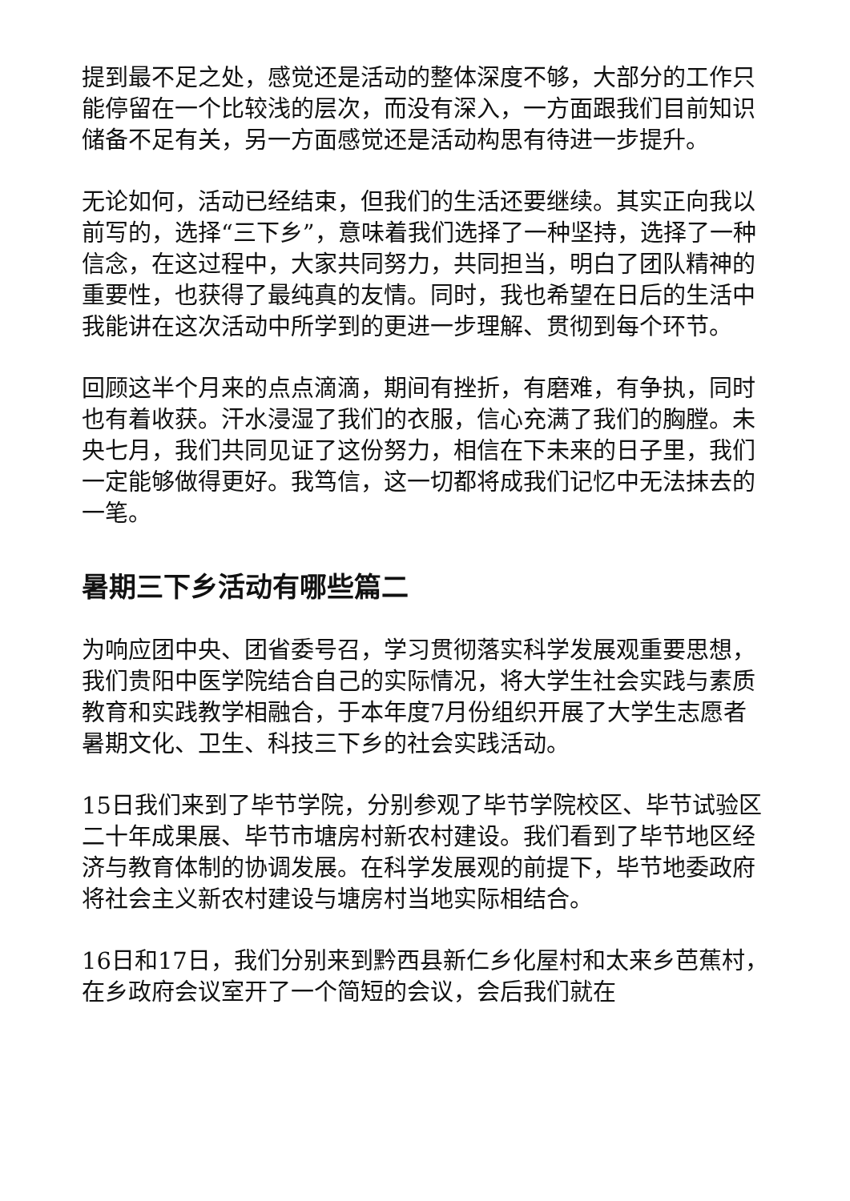提到最不足之处，感觉还是活动的整体深度不够，大部分的工作只能停留在一个比较浅的层次，而没有深入，一方面跟我们目前知识储备不足有关，另一方面感觉还是活动构思有待进一步提升。
无论如何，活动已经结束，但我们的生活还要继续。其实正向我以前写的，选择“三下乡”，意味着我们选择了一种坚持，选择了一种信念，在这过程中，大家共同努力，共同担当，明白了团队精神的重要性，也获得了最纯真的友情。同时，我也希望在日后的生活中我能讲在这次活动中所学到的更进一步理解、贯彻到每个环节。
回顾这半个月来的点点滴滴，期间有挫折，有磨难，有争执，同时也有着收获。汗水浸湿了我们的衣服，信心充满了我们的胸膛。未央七月，我们共同见证了这份努力，相信在下未来的日子里，我们一定能够做得更好。我笃信，这一切都将成我们记忆中无法抹去的一笔。
暑期三下乡活动有哪些篇二
为响应团中央、团省委号召，学习贯彻落实科学发展观重要思想，我们贵阳中医学院结合自己的实际情况，将大学生社会实践与素质教育和实践教学相融合，于本年度7月份组织开展了大学生志愿者暑期文化、卫生、科技三下乡的社会实践活动。
15日我们来到了毕节学院，分别参观了毕节学院校区、毕节试验区二十年成果展、毕节市塘房村新农村建设。我们看到了毕节地区经济与教育体制的协调发展。在科学发展观的前提下，毕节地委政府将社会主义新农村建设与塘房村当地实际相结合。
16日和17日，我们分别来到黔西县新仁乡化屋村和太来乡芭蕉村，在乡政府会议室开了一个简短的会议，会后我们就在